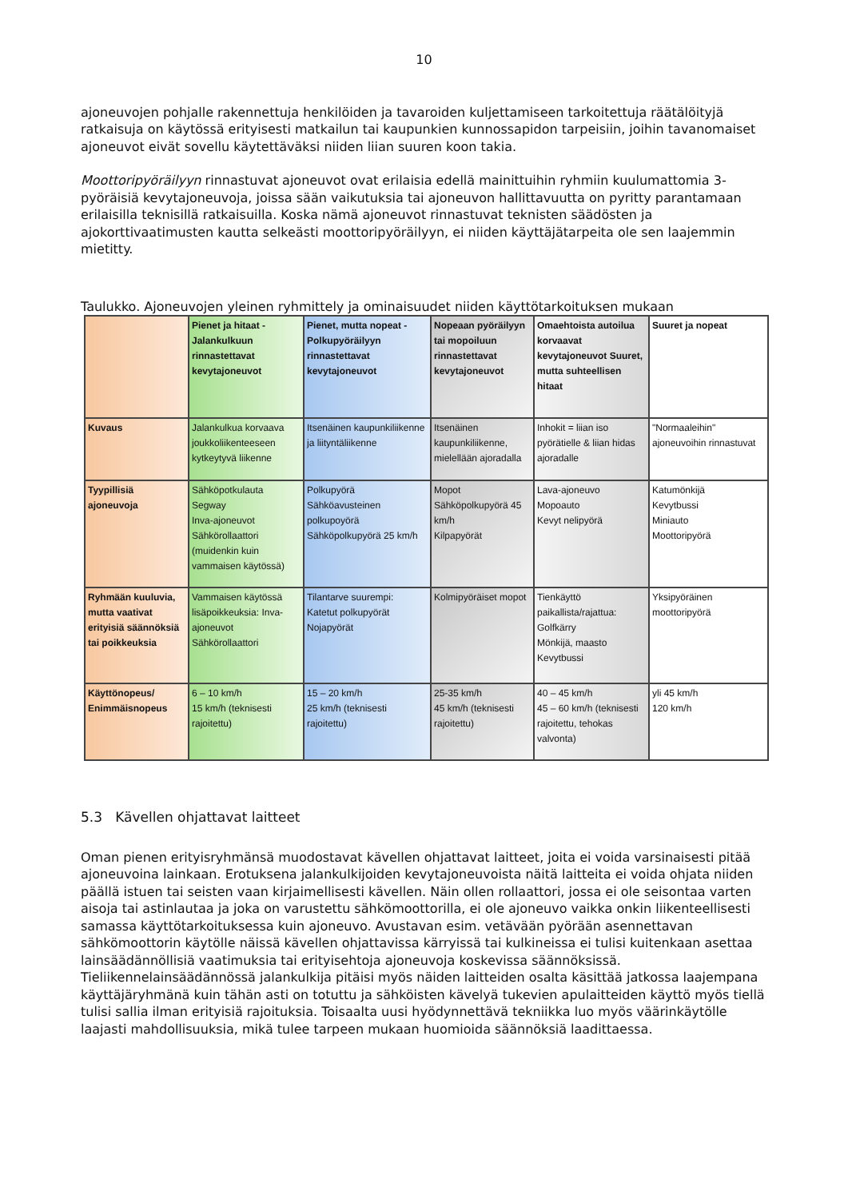10
ajoneuvojen pohjalle rakennettuja henkilöiden ja tavaroiden kuljettamiseen tarkoitettuja räätälöityjä ratkaisuja on käytössä erityisesti matkailun tai kaupunkien kunnossapidon tarpeisiin, joihin tavanomaiset ajoneuvot eivät sovellu käytettäväksi niiden liian suuren koon takia.
Moottoripyöräilyyn rinnastuvat ajoneuvot ovat erilaisia edellä mainittuihin ryhmiin kuulumattomia 3-pyöräisiä kevytajoneuvoja, joissa sään vaikutuksia tai ajoneuvon hallittavuutta on pyritty parantamaan erilaisilla teknisillä ratkaisuilla. Koska nämä ajoneuvot rinnastuvat teknisten säädösten ja ajokorttivaatimusten kautta selkeästi moottoripyöräilyyn, ei niiden käyttäjätarpeita ole sen laajemmin mietitty.
Taulukko. Ajoneuvojen yleinen ryhmittely ja ominaisuudet niiden käyttötarkoituksen mukaan
| | Pienet ja hitaat - Jalankulkuun rinnastettavat kevytajoneuvot | Pienet, mutta nopeat - Polkupyöräilyyn rinnastettavat kevytajoneuvot | Nopeaan pyöräilyyn tai mopoiluun rinnastettavat kevytajoneuvot | Omaehtoista autoilua korvaavat kevytajoneuvot Suuret, mutta suhteellisen hitaat | Suuret ja nopeat |
| --- | --- | --- | --- | --- | --- |
| Kuvaus | Jalankulkua korvaava joukkoliikenteeseen kytkeytyvä liikenne | Itsenäinen kaupunkiliikenne ja liityntäliikenne | Itsenäinen kaupunkiliikenne, mielellään ajoradalla | Inhokit = liian iso pyörätielle & liian hidas ajoradalle | "Normaaleihin" ajoneuvoihin rinnastuvat |
| Tyypillisiä ajoneuvoja | Sähköpotkulauta Segway Inva-ajoneuvot Sähkörollaattori (muidenkin kuin vammaisen käytössä) | Polkupyörä Sähköavusteinen polkupoyörä Sähköpolkupyörä 25 km/h | Mopot Sähköpolkupyörä 45 km/h Kilpapyörät | Lava-ajoneuvo Mopoauto Kevyt nelipyörä | Katumönkijä Kevytbussi Miniauto Moottoripyörä |
| Ryhmään kuuluvia, mutta vaativat erityisiä säännöksiä tai poikkeuksia | Vammaisen käytössä lisäpoikkeuksia: Inva-ajoneuvot Sähkörollaattori | Tilantarve suurempi: Katetut polkupyörät Nojapyörät | Kolmipyöräiset mopot | Tienkäyttö paikallista/rajattua: Golfkärry Mönkijä, maasto Kevytbussi | Yksipyöräinen moottoripyörä |
| Käyttönopeus/ Enimmäisnopeus | 6 – 10 km/h 15 km/h (teknisesti rajoitettu) | 15 – 20 km/h 25 km/h (teknisesti rajoitettu) | 25-35 km/h 45 km/h (teknisesti rajoitettu) | 40 – 45 km/h 45 – 60 km/h (teknisesti rajoitettu, tehokas valvonta) | yli 45 km/h 120 km/h |
5.3 Kävellen ohjattavat laitteet
Oman pienen erityisryhmänsä muodostavat kävellen ohjattavat laitteet, joita ei voida varsinaisesti pitää ajoneuvoina lainkaan. Erotuksena jalankulkijoiden kevytajoneuvoista näitä laitteita ei voida ohjata niiden päällä istuen tai seisten vaan kirjaimellisesti kävellen. Näin ollen rollaattori, jossa ei ole seisontaa varten aisoja tai astinlautaa ja joka on varustettu sähkömoottorilla, ei ole ajoneuvo vaikka onkin liikenteellisesti samassa käyttötarkoituksessa kuin ajoneuvo. Avustavan esim. vetävään pyörään asennettavan sähkömoottorin käytölle näissä kävellen ohjattavissa kärryissä tai kulkineissa ei tulisi kuitenkaan asettaa lainsäädännöllisiä vaatimuksia tai erityisehtoja ajoneuvoja koskevissa säännöksissä. Tieliikennelainsäädännössä jalankulkija pitäisi myös näiden laitteiden osalta käsittää jatkossa laajempana käyttäjäryhmänä kuin tähän asti on totuttu ja sähköisten kävelyä tukevien apulaitteiden käyttö myös tiellä tulisi sallia ilman erityisiä rajoituksia. Toisaalta uusi hyödynnettävä tekniikka luo myös väärinkäytölle laajasti mahdollisuuksia, mikä tulee tarpeen mukaan huomioida säännöksiä laadittaessa.